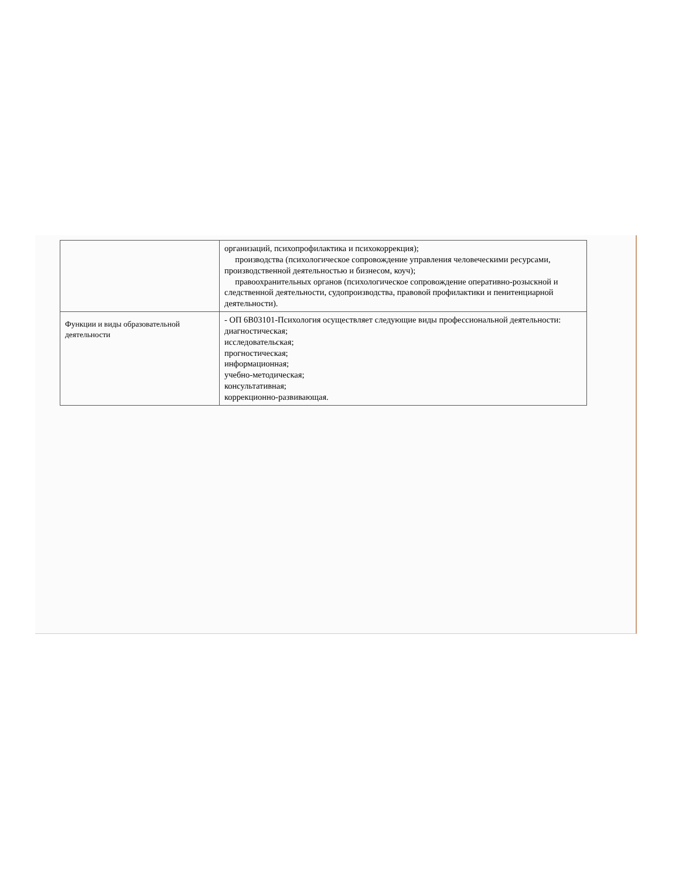| | организаций, психопрофилактика и психокоррекция); производства (психологическое сопровождение управления человеческими ресурсами, производственной деятельностью и бизнесом, коуч); правоохранительных органов (психологическое сопровождение оперативно-розыскной и следственной деятельности, судопроизводства, правовой профилактики и пенитенциарной деятельности). |
| Функции и виды образовательной деятельности | - ОП 6В03101-Психология осуществляет следующие виды профессиональной деятельности: диагностическая; исследовательская; прогностическая; информационная; учебно-методическая; консультативная; коррекционно-развивающая. |